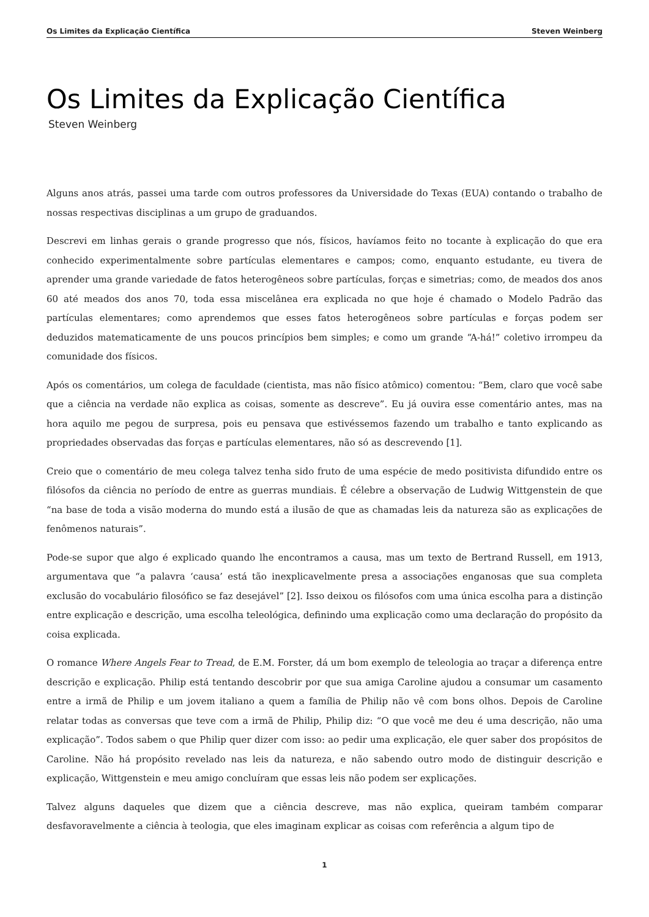Os Limites da Explicação Científica Steven Weinberg
Os Limites da Explicação Científica
Steven Weinberg
Alguns anos atrás, passei uma tarde com outros professores da Universidade do Texas (EUA) contando o trabalho de nossas respectivas disciplinas a um grupo de graduandos.
Descrevi em linhas gerais o grande progresso que nós, físicos, havíamos feito no tocante à explicação do que era conhecido experimentalmente sobre partículas elementares e campos; como, enquanto estudante, eu tivera de aprender uma grande variedade de fatos heterogêneos sobre partículas, forças e simetrias; como, de meados dos anos 60 até meados dos anos 70, toda essa miscelânea era explicada no que hoje é chamado o Modelo Padrão das partículas elementares; como aprendemos que esses fatos heterogêneos sobre partículas e forças podem ser deduzidos matematicamente de uns poucos princípios bem simples; e como um grande “A-há!” coletivo irrompeu da comunidade dos físicos.
Após os comentários, um colega de faculdade (cientista, mas não físico atômico) comentou: “Bem, claro que você sabe que a ciência na verdade não explica as coisas, somente as descreve”. Eu já ouvira esse comentário antes, mas na hora aquilo me pegou de surpresa, pois eu pensava que estivéssemos fazendo um trabalho e tanto explicando as propriedades observadas das forças e partículas elementares, não só as descrevendo [1].
Creio que o comentário de meu colega talvez tenha sido fruto de uma espécie de medo positivista difundido entre os filósofos da ciência no período de entre as guerras mundiais. É célebre a observação de Ludwig Wittgenstein de que “na base de toda a visão moderna do mundo está a ilusão de que as chamadas leis da natureza são as explicações de fenômenos naturais”.
Pode-se supor que algo é explicado quando lhe encontramos a causa, mas um texto de Bertrand Russell, em 1913, argumentava que “a palavra ‘causa’ está tão inexplicavelmente presa a associações enganosas que sua completa exclusão do vocabulário filosófico se faz desejável” [2]. Isso deixou os filósofos com uma única escolha para a distinção entre explicação e descrição, uma escolha teleológica, definindo uma explicação como uma declaração do propósito da coisa explicada.
O romance Where Angels Fear to Tread, de E.M. Forster, dá um bom exemplo de teleologia ao traçar a diferença entre descrição e explicação. Philip está tentando descobrir por que sua amiga Caroline ajudou a consumar um casamento entre a irmã de Philip e um jovem italiano a quem a família de Philip não vê com bons olhos. Depois de Caroline relatar todas as conversas que teve com a irmã de Philip, Philip diz: “O que você me deu é uma descrição, não uma explicação”. Todos sabem o que Philip quer dizer com isso: ao pedir uma explicação, ele quer saber dos propósitos de Caroline. Não há propósito revelado nas leis da natureza, e não sabendo outro modo de distinguir descrição e explicação, Wittgenstein e meu amigo concluíram que essas leis não podem ser explicações.
Talvez alguns daqueles que dizem que a ciência descreve, mas não explica, queiram também comparar desfavoravelmente a ciência à teologia, que eles imaginam explicar as coisas com referência a algum tipo de
1